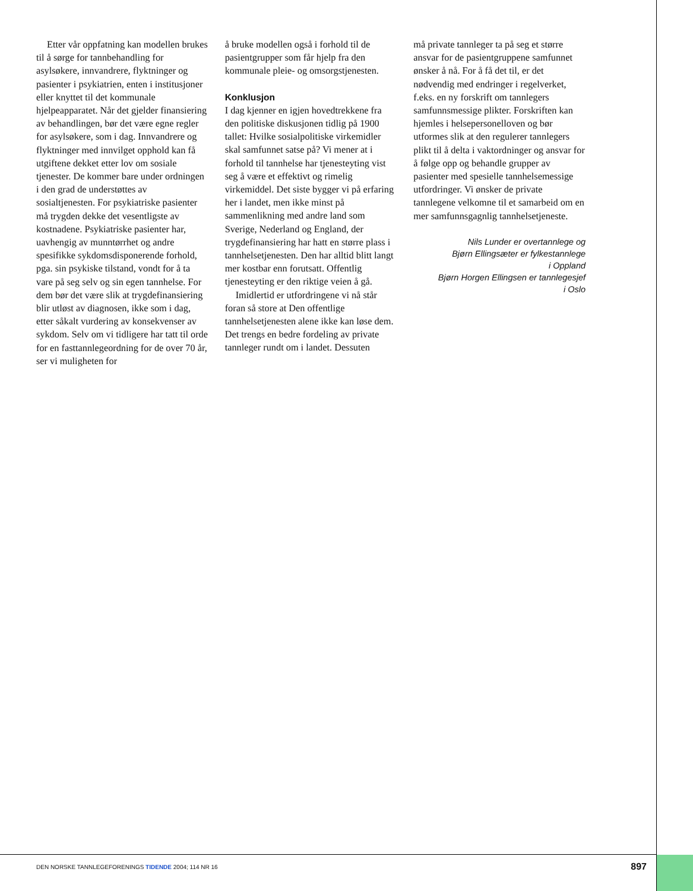Etter vår oppfatning kan modellen brukes til å sørge for tannbehandling for asylsøkere, innvandrere, flyktninger og pasienter i psykiatrien, enten i institusjoner eller knyttet til det kommunale hjelpeapparatet. Når det gjelder finansiering av behandlingen, bør det være egne regler for asylsøkere, som i dag. Innvandrere og flyktninger med innvilget opphold kan få utgiftene dekket etter lov om sosiale tjenester. De kommer bare under ordningen i den grad de understøttes av sosialtjenesten. For psykiatriske pasienter må trygden dekke det vesentligste av kostnadene. Psykiatriske pasienter har, uavhengig av munntørrhet og andre spesifikke sykdomsdisponerende forhold, pga. sin psykiske tilstand, vondt for å ta vare på seg selv og sin egen tannhelse. For dem bør det være slik at trygdefinansiering blir utløst av diagnosen, ikke som i dag, etter såkalt vurdering av konsekvenser av sykdom. Selv om vi tidligere har tatt til orde for en fasttannlegeordning for de over 70 år, ser vi muligheten for
å bruke modellen også i forhold til de pasientgrupper som får hjelp fra den kommunale pleie- og omsorgstjenesten.
Konklusjon
I dag kjenner en igjen hovedtrekkene fra den politiske diskusjonen tidlig på 1900 tallet: Hvilke sosialpolitiske virkemidler skal samfunnet satse på? Vi mener at i forhold til tannhelse har tjenesteyting vist seg å være et effektivt og rimelig virkemiddel. Det siste bygger vi på erfaring her i landet, men ikke minst på sammenlikning med andre land som Sverige, Nederland og England, der trygdefinansiering har hatt en større plass i tannhelsetjenesten. Den har alltid blitt langt mer kostbar enn forutsatt. Offentlig tjenesteyting er den riktige veien å gå.
Imidlertid er utfordringene vi nå står foran så store at Den offentlige tannhelsetjenesten alene ikke kan løse dem. Det trengs en bedre fordeling av private tannleger rundt om i landet. Dessuten
må private tannleger ta på seg et større ansvar for de pasientgruppene samfunnet ønsker å nå. For å få det til, er det nødvendig med endringer i regelverket, f.eks. en ny forskrift om tannlegers samfunnsmessige plikter. Forskriften kan hjemles i helsepersonelloven og bør utformes slik at den regulerer tannlegers plikt til å delta i vaktordninger og ansvar for å følge opp og behandle grupper av pasienter med spesielle tannhelsemessige utfordringer. Vi ønsker de private tannlegene velkomne til et samarbeid om en mer samfunnsgagnlig tannhelsetjeneste.
Nils Lunder er overtannlege og
Bjørn Ellingsæter er fylkestannlege
i Oppland
Bjørn Horgen Ellingsen er tannlegesjef
i Oslo
DEN NORSKE TANNLEGEFORENINGS TIDENDE 2004; 114 NR 16 897